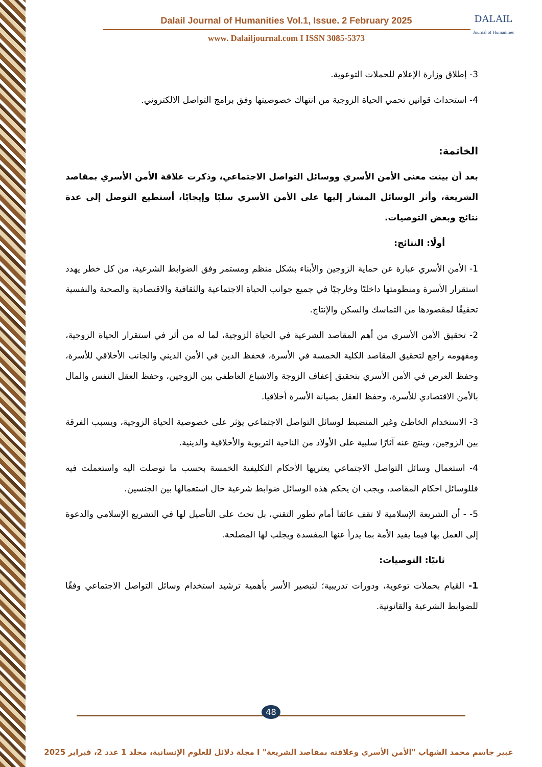DALAIL
Journal of Humanities
Dalail Journal of Humanities Vol.1, Issue. 2 February 2025
www. Dalailjournal.com I ISSN 3085-5373
3- إطلاق وزارة الإعلام للحملات التوعوية.
4- استحداث قوانين تحمي الحياة الزوجية من انتهاك خصوصيتها وفق برامج التواصل الالكتروني.
الخاتمة:
بعد أن بينت معنى الأمن الأسري ووسائل التواصل الاجتماعي، وذكرت علاقة الأمن الأسري بمقاصد الشريعة، وأثر الوسائل المشار إليها على الأمن الأسري سلبًا وإيجابًا، أستطيع التوصل إلى عدة نتائج وبعض التوصيات.
أولًا: النتائج:
1- الأمن الأسري عبارة عن حماية الزوجين والأبناء بشكل منظم ومستمر وفق الضوابط الشرعية، من كل خطر يهدد استقرار الأسرة ومنظومتها داخليًا وخارجيًا في جميع جوانب الحياة الاجتماعية والثقافية والاقتصادية والصحية والنفسية تحقيقًا لمقصودها من التماسك والسكن والإنتاج.
2- تحقيق الأمن الأسري من أهم المقاصد الشرعية في الحياة الزوجية، لما له من أثر في استقرار الحياة الزوجية، ومفهومه راجع لتحقيق المقاصد الكلية الخمسة في الأسرة، فحفظ الدين في الأمن الديني والجانب الأخلاقي للأسرة، وحفظ العرض في الأمن الأسري بتحقيق إعفاف الزوجة والاشباع العاطفي بين الزوجين، وحفظ العقل النفس والمال بالأمن الاقتصادي للأسرة، وحفظ العقل بصيانة الأسرة أخلاقيا.
3- الاستخدام الخاطئ وغير المنضبط لوسائل التواصل الاجتماعي يؤثر على خصوصية الحياة الزوجية، ويسبب الفرقة بين الزوجين، وينتج عنه آثارًا سلبية على الأولاد من الناحية التربوية والأخلاقية والدينية.
4- استعمال وسائل التواصل الاجتماعي يعتريها الأحكام التكليفية الخمسة بحسب ما توصلت اليه واستعملت فيه فللوسائل احكام المقاصد، ويجب ان يحكم هذه الوسائل ضوابط شرعية حال استعمالها بين الجنسين.
5- - أن الشريعة الإسلامية لا تقف عائقا أمام تطور التقني، بل تحث على التأصيل لها في التشريع الإسلامي والدعوة إلى العمل بها فيما يفيد الأمة بما يدرأ عنها المفسدة ويجلب لها المصلحة.
ثانيًا: التوصيات:
1- القيام بحملات توعوية، ودورات تدريبية؛ لتبصير الأسر بأهمية ترشيد استخدام وسائل التواصل الاجتماعي وفقًا للضوابط الشرعية والقانونية.
48
عبير جاسم محمد الشهاب "الأمن الأسري وعلاقته بمقاصد الشريعة" I مجلة دلائل للعلوم الإنسانية، مجلد 1 عدد 2، فبراير 2025